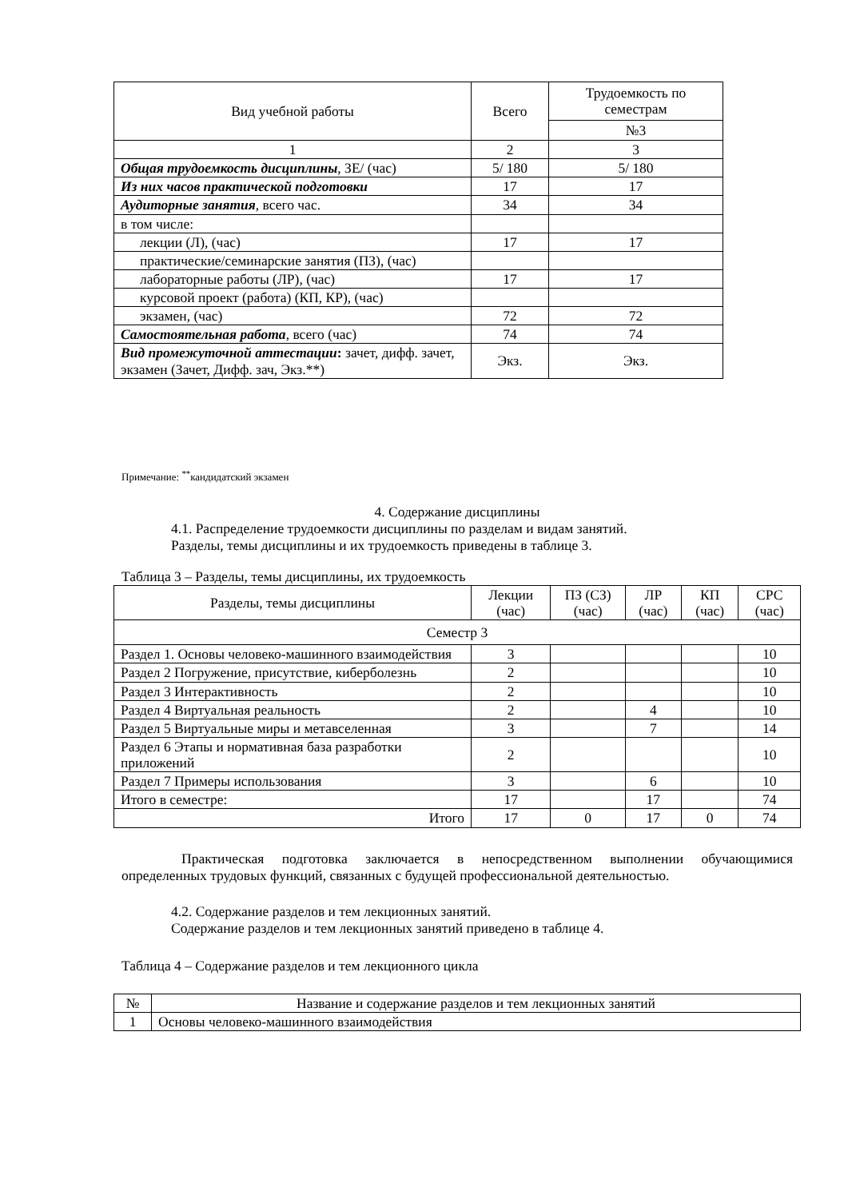| Вид учебной работы | Всего | Трудоемкость по семестрам |
| --- | --- | --- |
| | | №3 |
| 1 | 2 | 3 |
| Общая трудоемкость дисциплины , ЗЕ/ (час) | 5/ 180 | 5/ 180 |
| Из них часов практической подготовки | 17 | 17 |
| Аудиторные занятия , всего час. | 34 | 34 |
| в том числе: | | |
| лекции (Л), (час) | 17 | 17 |
| практические/семинарские занятия (ПЗ), (час) | | |
| лабораторные работы (ЛР), (час) | 17 | 17 |
| курсовой проект (работа) (КП, КР), (час) | | |
| экзамен, (час) | 72 | 72 |
| Самостоятельная работа , всего (час) | 74 | 74 |
| Вид промежуточной аттестации : зачет, дифф. зачет, экзамен (Зачет, Дифф. зач, Экз.**) | Экз. | Экз. |
Примечание: <sup>**</sup>кандидатский экзамен
4. Содержание дисциплины
4.1. Распределение трудоемкости дисциплины по разделам и видам занятий.
Разделы, темы дисциплины и их трудоемкость приведены в таблице 3.
Таблица 3 – Разделы, темы дисциплины, их трудоемкость
| Разделы, темы дисциплины | Лекции (час) | ПЗ (СЗ) (час) | ЛР (час) | КП (час) | СРС (час) |
| --- | --- | --- | --- | --- | --- |
| Семестр 3 | | | | | |
| Раздел 1. Основы человеко-машинного взаимодействия | 3 | | | | 10 |
| Раздел 2 Погружение, присутствие, киберболезнь | 2 | | | | 10 |
| Раздел 3 Интерактивность | 2 | | | | 10 |
| Раздел 4 Виртуальная реальность | 2 | | 4 | | 10 |
| Раздел 5 Виртуальные миры и метавселенная | 3 | | 7 | | 14 |
| Раздел 6 Этапы и нормативная база разработки приложений | 2 | | | | 10 |
| Раздел 7 Примеры использования | 3 | | 6 | | 10 |
| Итого в семестре: | 17 | | 17 | | 74 |
| Итого | 17 | 0 | 17 | 0 | 74 |
Практическая подготовка заключается в непосредственном выполнении обучающимися определенных трудовых функций, связанных с будущей профессиональной деятельностью.
4.2. Содержание разделов и тем лекционных занятий.
Содержание разделов и тем лекционных занятий приведено в таблице 4.
Таблица 4 – Содержание разделов и тем лекционного цикла
| № | Название и содержание разделов и тем лекционных занятий |
| --- | --- |
| 1 | Основы человеко-машинного взаимодействия |